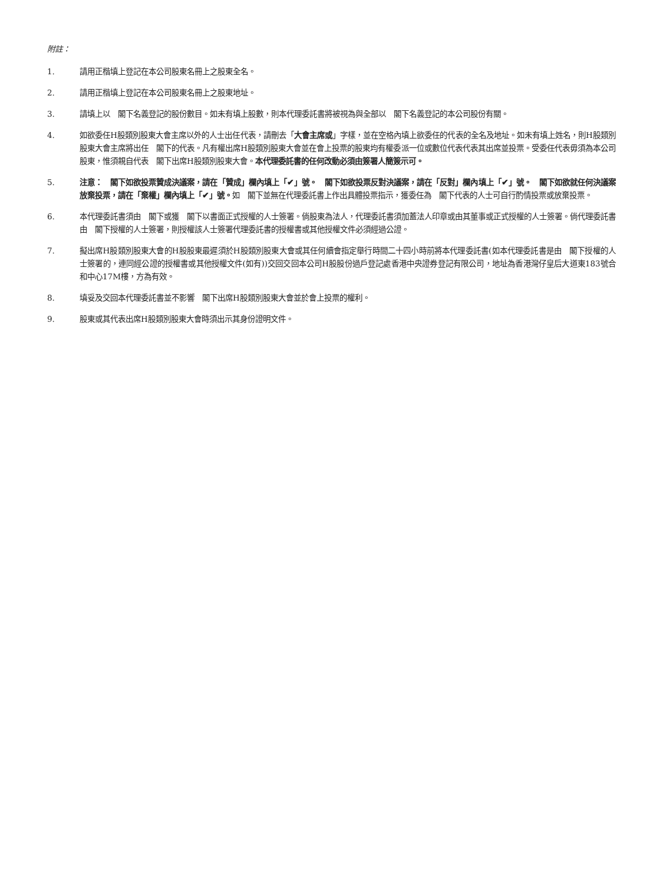附註：
1. 請用正楷填上登記在本公司股東名冊上之股東全名。
2. 請用正楷填上登記在本公司股東名冊上之股東地址。
3. 請填上以　閣下名義登記的股份數目。如未有填上股數，則本代理委託書將被視為與全部以　閣下名義登記的本公司股份有關。
4. 如欲委任H股類別股東大會主席以外的人士出任代表，請刪去「大會主席或」字樣，並在空格內填上欲委任的代表的全名及地址。如未有填上姓名，則H股類別股東大會主席將出任　閣下的代表。凡有權出席H股類別股東大會並在會上投票的股東均有權委派一位或數位代表代表其出席並投票。受委任代表毋須為本公司股東，惟須親自代表　閣下出席H股類別股東大會。本代理委託書的任何改動必須由簽署人簡簽示可。
5. 注意：　閣下如欲投票贊成決議案，請在「贊成」欄內填上「✔」號。　閣下如欲投票反對決議案，請在「反對」欄內填上「✔」號。　閣下如欲就任何決議案放棄投票，請在「棄權」欄內填上「✔」號。如　閣下並無在代理委託書上作出具體投票指示，獲委任為　閣下代表的人士可自行酌情投票或放棄投票。
6. 本代理委託書須由　閣下或獲　閣下以書面正式授權的人士簽署。倘股東為法人，代理委託書須加蓋法人印章或由其董事或正式授權的人士簽署。倘代理委託書由　閣下授權的人士簽署，則授權該人士簽署代理委託書的授權書或其他授權文件必須經過公證。
7. 擬出席H股類別股東大會的H股股東最遲須於H股類別股東大會或其任何續會指定舉行時間二十四小時前將本代理委託書(如本代理委託書是由　閣下授權的人士簽署的，連同經公證的授權書或其他授權文件(如有))交回交回本公司H股股份過戶登記處香港中央證券登記有限公司，地址為香港灣仔皇后大道東183號合和中心17M樓，方為有效。
8. 填妥及交回本代理委託書並不影響　閣下出席H股類別股東大會並於會上投票的權利。
9. 股東或其代表出席H股類別股東大會時須出示其身份證明文件。